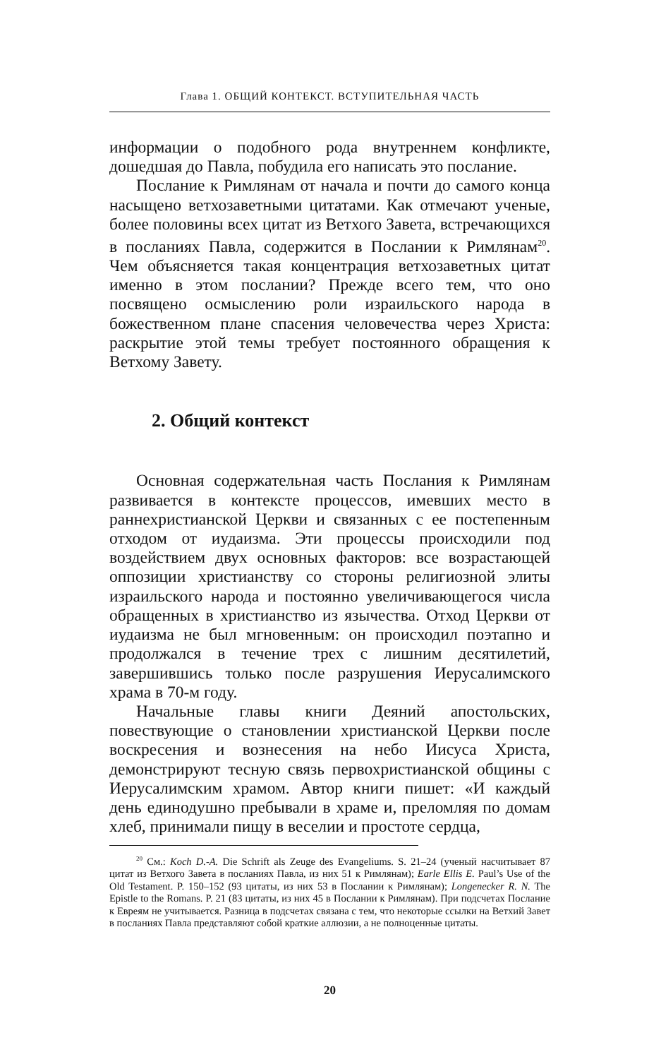Глава 1. ОБЩИЙ КОНТЕКСТ. ВСТУПИТЕЛЬНАЯ ЧАСТЬ
информации о подобного рода внутреннем конфликте, дошедшая до Павла, побудила его написать это послание.
Послание к Римлянам от начала и почти до самого конца насыщено ветхозаветными цитатами. Как отмечают ученые, более половины всех цитат из Ветхого Завета, встречающихся в посланиях Павла, содержится в Послании к Римлянам<sup>20</sup>. Чем объясняется такая концентрация ветхозаветных цитат именно в этом послании? Прежде всего тем, что оно посвящено осмыслению роли израильского народа в божественном плане спасения человечества через Христа: раскрытие этой темы требует постоянного обращения к Ветхому Завету.
2. Общий контекст
Основная содержательная часть Послания к Римлянам развивается в контексте процессов, имевших место в раннехристианской Церкви и связанных с ее постепенным отходом от иудаизма. Эти процессы происходили под воздействием двух основных факторов: все возрастающей оппозиции христианству со стороны религиозной элиты израильского народа и постоянно увеличивающегося числа обращенных в христианство из язычества. Отход Церкви от иудаизма не был мгновенным: он происходил поэтапно и продолжался в течение трех с лишним десятилетий, завершившись только после разрушения Иерусалимского храма в 70-м году.
Начальные главы книги Деяний апостольских, повествующие о становлении христианской Церкви после воскресения и вознесения на небо Иисуса Христа, демонстрируют тесную связь первохристианской общины с Иерусалимским храмом. Автор книги пишет: «И каждый день единодушно пребывали в храме и, преломляя по домам хлеб, принимали пищу в веселии и простоте сердца,
<sup>20</sup> См.: Koch D.-A. Die Schrift als Zeuge des Evangeliums. S. 21–24 (ученый насчитывает 87 цитат из Ветхого Завета в посланиях Павла, из них 51 к Римлянам); Earle Ellis E. Paul’s Use of the Old Testament. P. 150–152 (93 цитаты, из них 53 в Послании к Римлянам); Longenecker R. N. The Epistle to the Romans. P. 21 (83 цитаты, из них 45 в Послании к Римлянам). При подсчетах Послание к Евреям не учитывается. Разница в подсчетах связана с тем, что некоторые ссылки на Ветхий Завет в посланиях Павла представляют собой краткие аллюзии, а не полноценные цитаты.
20